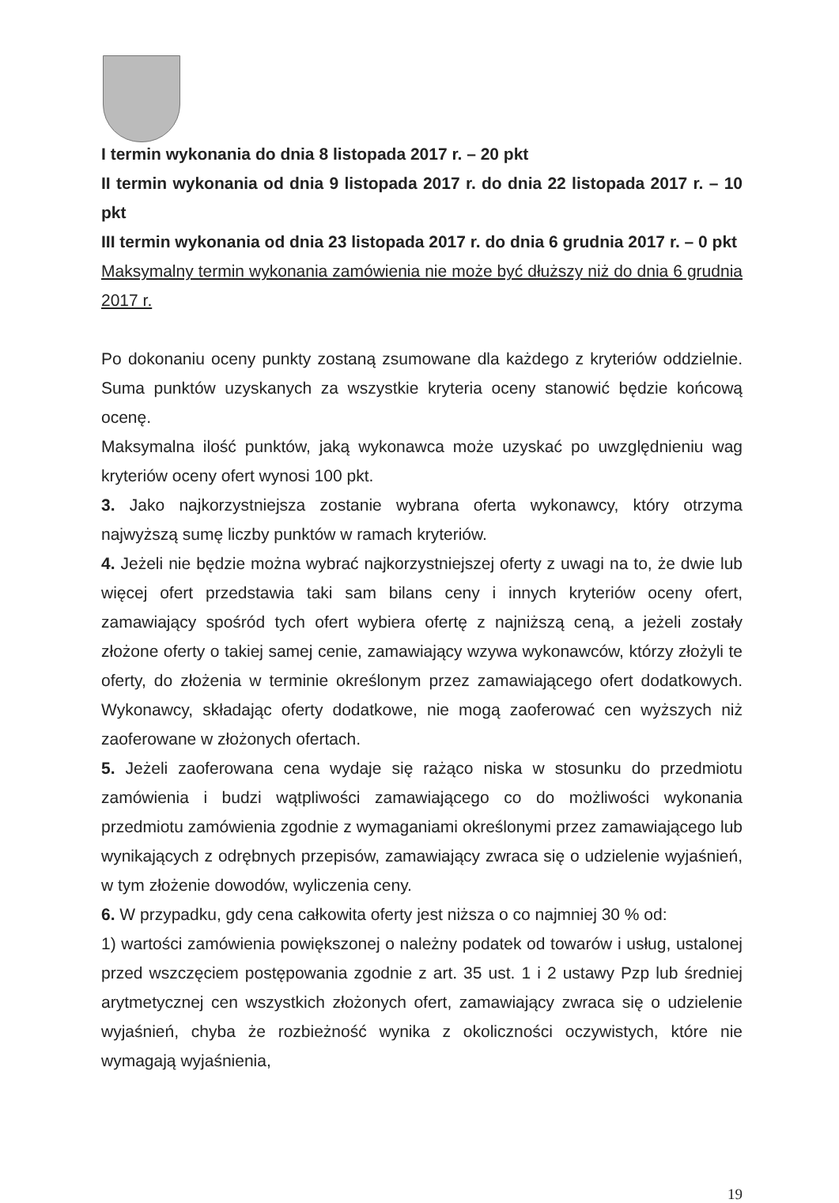I termin wykonania do dnia 8 listopada 2017 r. – 20 pkt
II termin wykonania od dnia 9 listopada 2017 r. do dnia 22 listopada 2017 r. – 10 pkt
III termin wykonania od dnia 23 listopada 2017 r. do dnia 6 grudnia 2017 r. – 0 pkt
Maksymalny termin wykonania zamówienia nie może być dłuższy niż do dnia 6 grudnia 2017 r.
Po dokonaniu oceny punkty zostaną zsumowane dla każdego z kryteriów oddzielnie. Suma punktów uzyskanych za wszystkie kryteria oceny stanowić będzie końcową ocenę.
Maksymalna ilość punktów, jaką wykonawca może uzyskać po uwzględnieniu wag kryteriów oceny ofert wynosi 100 pkt.
3. Jako najkorzystniejsza zostanie wybrana oferta wykonawcy, który otrzyma najwyższą sumę liczby punktów w ramach kryteriów.
4. Jeżeli nie będzie można wybrać najkorzystniejszej oferty z uwagi na to, że dwie lub więcej ofert przedstawia taki sam bilans ceny i innych kryteriów oceny ofert, zamawiający spośród tych ofert wybiera ofertę z najniższą ceną, a jeżeli zostały złożone oferty o takiej samej cenie, zamawiający wzywa wykonawców, którzy złożyli te oferty, do złożenia w terminie określonym przez zamawiającego ofert dodatkowych. Wykonawcy, składając oferty dodatkowe, nie mogą zaoferować cen wyższych niż zaoferowane w złożonych ofertach.
5. Jeżeli zaoferowana cena wydaje się rażąco niska w stosunku do przedmiotu zamówienia i budzi wątpliwości zamawiającego co do możliwości wykonania przedmiotu zamówienia zgodnie z wymaganiami określonymi przez zamawiającego lub wynikających z odrębnych przepisów, zamawiający zwraca się o udzielenie wyjaśnień, w tym złożenie dowodów, wyliczenia ceny.
6. W przypadku, gdy cena całkowita oferty jest niższa o co najmniej 30 % od:
1) wartości zamówienia powiększonej o należny podatek od towarów i usług, ustalonej przed wszczęciem postępowania zgodnie z art. 35 ust. 1 i 2 ustawy Pzp lub średniej arytmetycznej cen wszystkich złożonych ofert, zamawiający zwraca się o udzielenie wyjaśnień, chyba że rozbieżność wynika z okoliczności oczywistych, które nie wymagają wyjaśnienia,
19